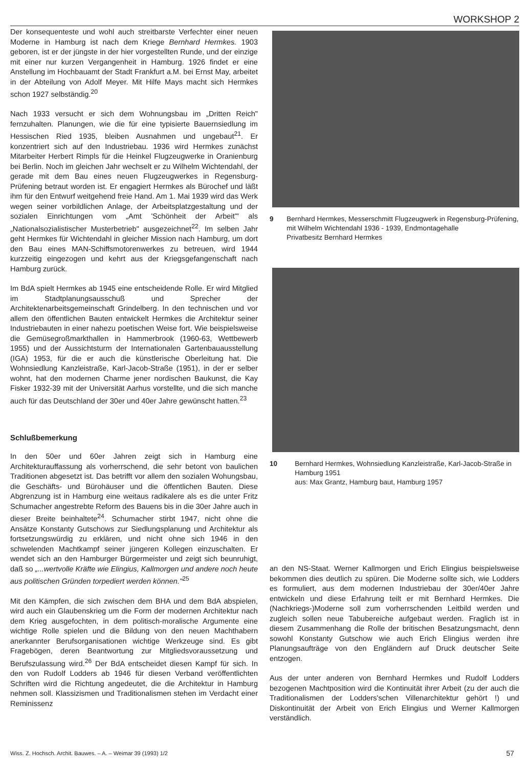WORKSHOP 2
Der konsequenteste und wohl auch streitbarste Verfechter einer neuen Moderne in Hamburg ist nach dem Kriege Bernhard Hermkes. 1903 geboren, ist er der jüngste in der hier vorgestellten Runde, und der einzige mit einer nur kurzen Vergangenheit in Hamburg. 1926 findet er eine Anstellung im Hochbauamt der Stadt Frankfurt a.M. bei Ernst May, arbeitet in der Abteilung von Adolf Meyer. Mit Hilfe Mays macht sich Hermkes schon 1927 selbständig.<sup>20</sup>
Nach 1933 versucht er sich dem Wohnungsbau im „Dritten Reich" fernzuhalten. Planungen, wie die für eine typisierte Bauernsiedlung im Hessischen Ried 1935, bleiben Ausnahmen und ungebaut<sup>21</sup>. Er konzentriert sich auf den Industriebau. 1936 wird Hermkes zunächst Mitarbeiter Herbert Rimpls für die Heinkel Flugzeugwerke in Oranienburg bei Berlin. Noch im gleichen Jahr wechselt er zu Wilhelm Wichtendahl, der gerade mit dem Bau eines neuen Flugzeugwerkes in Regensburg-Prüfening betraut worden ist. Er engagiert Hermkes als Bürochef und läßt ihm für den Entwurf weitgehend freie Hand. Am 1. Mai 1939 wird das Werk wegen seiner vorbildlichen Anlage, der Arbeitsplatzgestaltung und der sozialen Einrichtungen vom „Amt 'Schönheit der Arbeit'" als „Nationalsozialistischer Musterbetrieb" ausgezeichnet<sup>22</sup>. Im selben Jahr geht Hermkes für Wichtendahl in gleicher Mission nach Hamburg, um dort den Bau eines MAN-Schiffsmotorenwerkes zu betreuen, wird 1944 kurzzeitig eingezogen und kehrt aus der Kriegsgefangenschaft nach Hamburg zurück.
Im BdA spielt Hermkes ab 1945 eine entscheidende Rolle. Er wird Mitglied im Stadtplanungsausschuß und Sprecher der Architektenarbeitsgemeinschaft Grindelberg. In den technischen und vor allem den öffentlichen Bauten entwickelt Hermkes die Architektur seiner Industriebauten in einer nahezu poetischen Weise fort. Wie beispielsweise die Gemüsegroßmarkthallen in Hammerbrook (1960-63, Wettbewerb 1955) und der Aussichtsturm der Internationalen Gartenbauausstellung (IGA) 1953, für die er auch die künstlerische Oberleitung hat. Die Wohnsiedlung Kanzleistraße, Karl-Jacob-Straße (1951), in der er selber wohnt, hat den modernen Charme jener nordischen Baukunst, die Kay Fisker 1932-39 mit der Universität Aarhus vorstellte, und die sich manche auch für das Deutschland der 30er und 40er Jahre gewünscht hatten.<sup>23</sup>
Schlußbemerkung
In den 50er und 60er Jahren zeigt sich in Hamburg eine Architekturauffassung als vorherrschend, die sehr betont von baulichen Traditionen abgesetzt ist. Das betrifft vor allem den sozialen Wohungsbau, die Geschäfts- und Bürohäuser und die öffentlichen Bauten. Diese Abgrenzung ist in Hamburg eine weitaus radikalere als es die unter Fritz Schumacher angestrebte Reform des Bauens bis in die 30er Jahre auch in dieser Breite beinhaltete<sup>24</sup>. Schumacher stirbt 1947, nicht ohne die Ansätze Konstanty Gutschows zur Siedlungsplanung und Architektur als fortsetzungswürdig zu erklären, und nicht ohne sich 1946 in den schwelenden Machtkampf seiner jüngeren Kollegen einzuschalten. Er wendet sich an den Hamburger Bürgermeister und zeigt sich beunruhigt, daß so „...wertvolle Kräfte wie Elingius, Kallmorgen und andere noch heute aus politischen Gründen torpediert werden können."<sup>25</sup>
Mit den Kämpfen, die sich zwischen dem BHA und dem BdA abspielen, wird auch ein Glaubenskrieg um die Form der modernen Architektur nach dem Krieg ausgefochten, in dem politisch-moralische Argumente eine wichtige Rolle spielen und die Bildung von den neuen Machthabern anerkannter Berufsorganisationen wichtige Werkzeuge sind. Es gibt Fragebögen, deren Beantwortung zur Mitgliedsvoraussetzung und Berufszulassung wird.<sup>26</sup> Der BdA entscheidet diesen Kampf für sich. In den von Rudolf Lodders ab 1946 für diesen Verband veröffentlichten Schriften wird die Richtung angedeutet, die die Architektur in Hamburg nehmen soll. Klassizismen und Traditionalismen stehen im Verdacht einer Reminissenz
9 Bernhard Hermkes, Messerschmitt Flugzeugwerk in Regensburg-Prüfening, mit Wilhelm Wichtendahl 1936 - 1939, Endmontagehalle
Privatbesitz Bernhard Hermkes
10 Bernhard Hermkes, Wohnsiedlung Kanzleistraße, Karl-Jacob-Straße in Hamburg 1951
aus: Max Grantz, Hamburg baut, Hamburg 1957
an den NS-Staat. Werner Kallmorgen und Erich Elingius beispielsweise bekommen dies deutlich zu spüren. Die Moderne sollte sich, wie Lodders es formuliert, aus dem modernen Industriebau der 30er/40er Jahre entwickeln und diese Erfahrung teilt er mit Bernhard Hermkes. Die (Nachkriegs-)Moderne soll zum vorherrschenden Leitbild werden und zugleich sollen neue Tabubereiche aufgebaut werden. Fraglich ist in diesem Zusammenhang die Rolle der britischen Besatzungsmacht, denn sowohl Konstanty Gutschow wie auch Erich Elingius werden ihre Planungsaufträge von den Engländern auf Druck deutscher Seite entzogen.
Aus der unter anderen von Bernhard Hermkes und Rudolf Lodders bezogenen Machtposition wird die Kontinuität ihrer Arbeit (zu der auch die Traditionalismen der Lodders'schen Villenarchitektur gehört !) und Diskontinuität der Arbeit von Erich Elingius und Werner Kallmorgen verständlich.
Wiss. Z. Hochsch. Archit. Bauwes. – A. – Weimar 39 (1993) 1/2 57